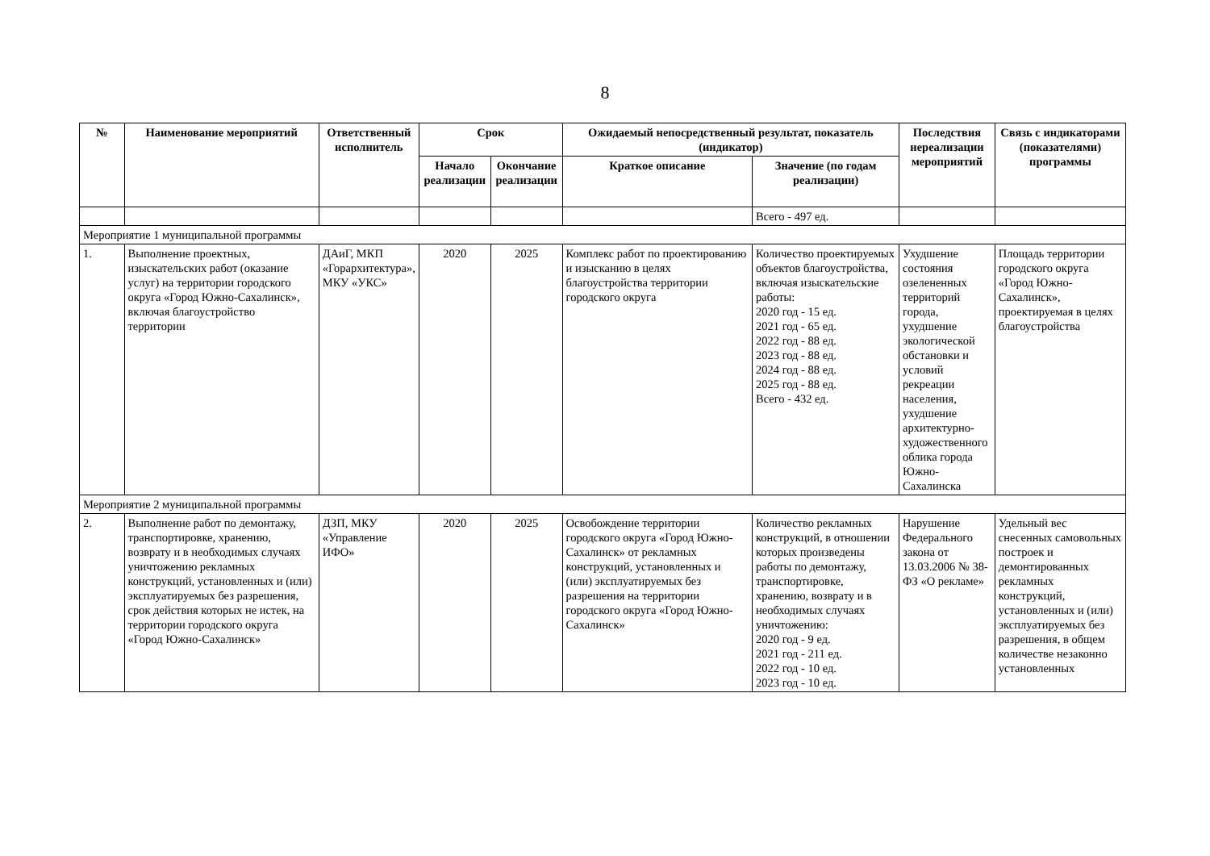8
| № | Наименование мероприятий | Ответственный исполнитель | Срок | | Ожидаемый непосредственный результат, показатель (индикатор) | | Последствия нереализации мероприятий | Связь с индикаторами (показателями) программы |
| --- | --- | --- | --- | --- | --- | --- | --- | --- |
| | | | Начало реализации | Окончание реализации | Краткое описание | Значение (по годам реализации) | | |
| | | | | | | Всего - 497 ед. | | |
| Мероприятие 1 муниципальной программы | | | | | | | | |
| 1. | Выполнение проектных, изыскательских работ (оказание услуг) на территории городского округа «Город Южно-Сахалинск», включая благоустройство территории | ДАиГ, МКП «Горархитектура», МКУ «УКС» | 2020 | 2025 | Комплекс работ по проектированию и изысканию в целях благоустройства территории городского округа | Количество проектируемых объектов благоустройства, включая изыскательские работы: 2020 год - 15 ед. 2021 год - 65 ед. 2022 год - 88 ед. 2023 год - 88 ед. 2024 год - 88 ед. 2025 год - 88 ед. Всего - 432 ед. | Ухудшение состояния озелененных территорий города, ухудшение экологической обстановки и условий рекреации населения, ухудшение архитектурно-художественного облика города Южно-Сахалинска | Площадь территории городского округа «Город Южно-Сахалинск», проектируемая в целях благоустройства |
| Мероприятие 2 муниципальной программы | | | | | | | | |
| 2. | Выполнение работ по демонтажу, транспортировке, хранению, возврату и в необходимых случаях уничтожению рекламных конструкций, установленных и (или) эксплуатируемых без разрешения, срок действия которых не истек, на территории городского округа «Город Южно-Сахалинск» | ДЗП, МКУ «Управление ИФО» | 2020 | 2025 | Освобождение территории городского округа «Город Южно-Сахалинск» от рекламных конструкций, установленных и (или) эксплуатируемых без разрешения на территории городского округа «Город Южно-Сахалинск» | Количество рекламных конструкций, в отношении которых произведены работы по демонтажу, транспортировке, хранению, возврату и в необходимых случаях уничтожению: 2020 год - 9 ед. 2021 год - 211 ед. 2022 год - 10 ед. 2023 год - 10 ед. | Нарушение Федерального закона от 13.03.2006 № 38-ФЗ «О рекламе» | Удельный вес снесенных самовольных построек и демонтированных рекламных конструкций, установленных и (или) эксплуатируемых без разрешения, в общем количестве незаконно установленных |